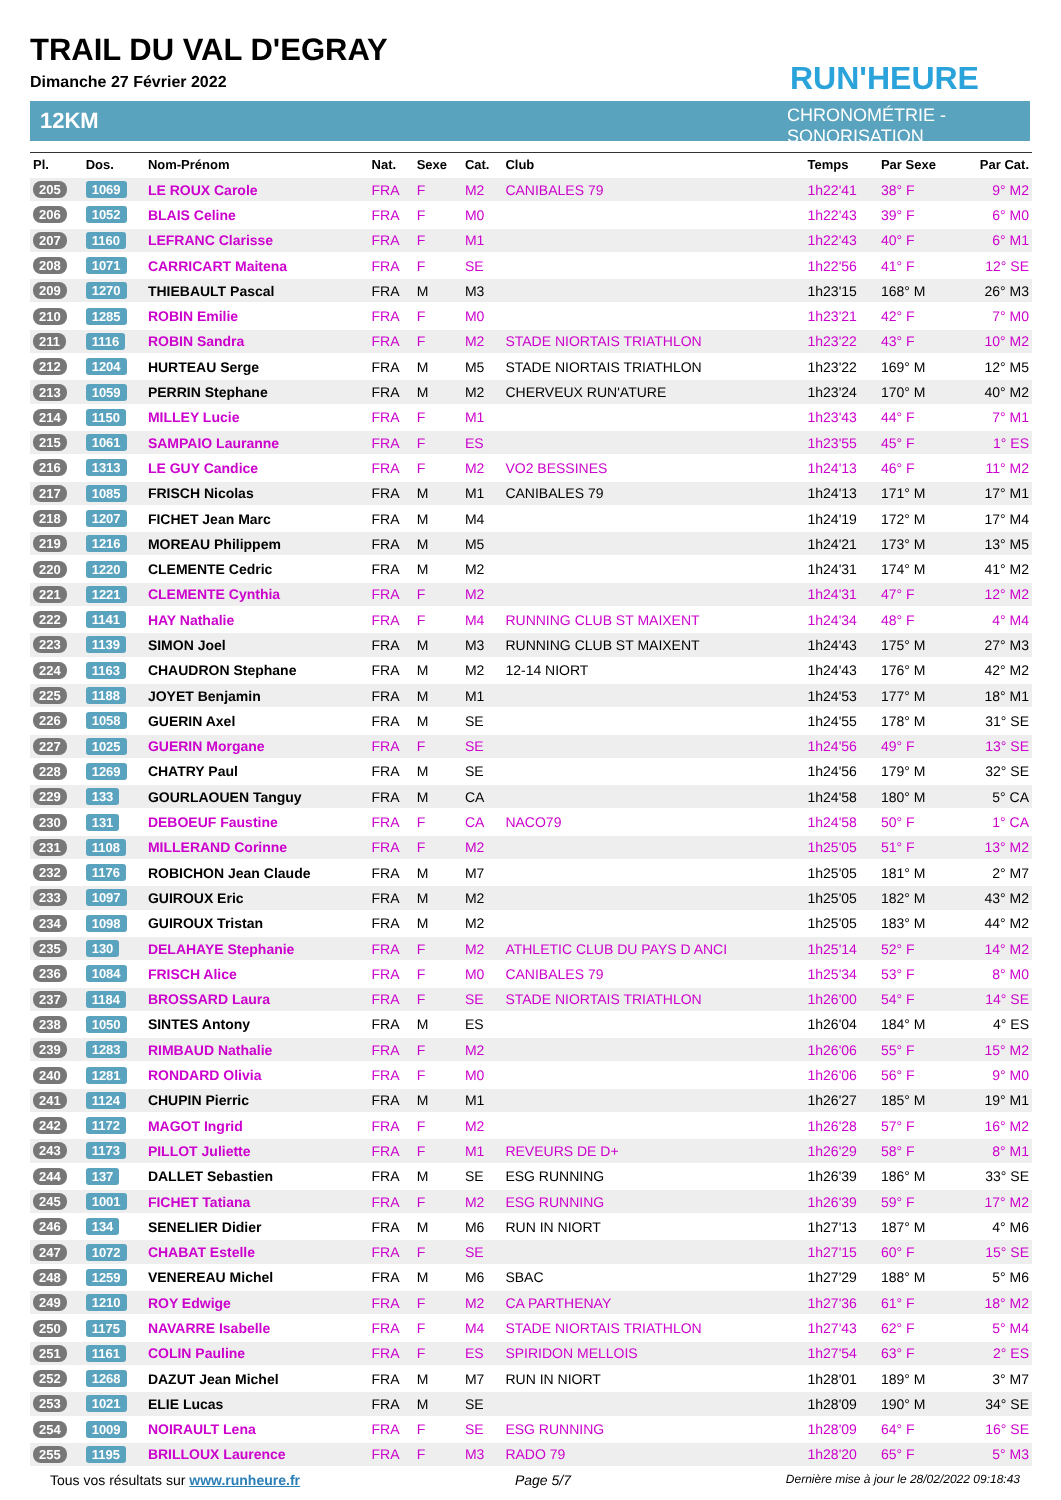TRAIL DU VAL D'EGRAY
Dimanche 27 Février 2022
12KM
RUN'HEURE
CHRONOMÉTRIE - SONORISATION
| Pl. | Dos. | Nom-Prénom | Nat. | Sexe | Cat. | Club | Temps | Par Sexe | Par Cat. |
| --- | --- | --- | --- | --- | --- | --- | --- | --- | --- |
| 205 | 1069 | LE ROUX Carole | FRA | F | M2 | CANIBALES 79 | 1h22'41 | 38° F | 9° M2 |
| 206 | 1052 | BLAIS Celine | FRA | F | M0 | | 1h22'43 | 39° F | 6° M0 |
| 207 | 1160 | LEFRANC Clarisse | FRA | F | M1 | | 1h22'43 | 40° F | 6° M1 |
| 208 | 1071 | CARRICART Maitena | FRA | F | SE | | 1h22'56 | 41° F | 12° SE |
| 209 | 1270 | THIEBAULT Pascal | FRA | M | M3 | | 1h23'15 | 168° M | 26° M3 |
| 210 | 1285 | ROBIN Emilie | FRA | F | M0 | | 1h23'21 | 42° F | 7° M0 |
| 211 | 1116 | ROBIN Sandra | FRA | F | M2 | STADE NIORTAIS TRIATHLON | 1h23'22 | 43° F | 10° M2 |
| 212 | 1204 | HURTEAU Serge | FRA | M | M5 | STADE NIORTAIS TRIATHLON | 1h23'22 | 169° M | 12° M5 |
| 213 | 1059 | PERRIN Stephane | FRA | M | M2 | CHERVEUX RUN'ATURE | 1h23'24 | 170° M | 40° M2 |
| 214 | 1150 | MILLEY Lucie | FRA | F | M1 | | 1h23'43 | 44° F | 7° M1 |
| 215 | 1061 | SAMPAIO Lauranne | FRA | F | ES | | 1h23'55 | 45° F | 1° ES |
| 216 | 1313 | LE GUY Candice | FRA | F | M2 | VO2 BESSINES | 1h24'13 | 46° F | 11° M2 |
| 217 | 1085 | FRISCH Nicolas | FRA | M | M1 | CANIBALES 79 | 1h24'13 | 171° M | 17° M1 |
| 218 | 1207 | FICHET Jean Marc | FRA | M | M4 | | 1h24'19 | 172° M | 17° M4 |
| 219 | 1216 | MOREAU Philippem | FRA | M | M5 | | 1h24'21 | 173° M | 13° M5 |
| 220 | 1220 | CLEMENTE Cedric | FRA | M | M2 | | 1h24'31 | 174° M | 41° M2 |
| 221 | 1221 | CLEMENTE Cynthia | FRA | F | M2 | | 1h24'31 | 47° F | 12° M2 |
| 222 | 1141 | HAY Nathalie | FRA | F | M4 | RUNNING CLUB ST MAIXENT | 1h24'34 | 48° F | 4° M4 |
| 223 | 1139 | SIMON Joel | FRA | M | M3 | RUNNING CLUB ST MAIXENT | 1h24'43 | 175° M | 27° M3 |
| 224 | 1163 | CHAUDRON Stephane | FRA | M | M2 | 12-14 NIORT | 1h24'43 | 176° M | 42° M2 |
| 225 | 1188 | JOYET Benjamin | FRA | M | M1 | | 1h24'53 | 177° M | 18° M1 |
| 226 | 1058 | GUERIN Axel | FRA | M | SE | | 1h24'55 | 178° M | 31° SE |
| 227 | 1025 | GUERIN Morgane | FRA | F | SE | | 1h24'56 | 49° F | 13° SE |
| 228 | 1269 | CHATRY Paul | FRA | M | SE | | 1h24'56 | 179° M | 32° SE |
| 229 | 133 | GOURLAOUEN Tanguy | FRA | M | CA | | 1h24'58 | 180° M | 5° CA |
| 230 | 131 | DEBOEUF Faustine | FRA | F | CA | NACO79 | 1h24'58 | 50° F | 1° CA |
| 231 | 1108 | MILLERAND Corinne | FRA | F | M2 | | 1h25'05 | 51° F | 13° M2 |
| 232 | 1176 | ROBICHON Jean Claude | FRA | M | M7 | | 1h25'05 | 181° M | 2° M7 |
| 233 | 1097 | GUIROUX Eric | FRA | M | M2 | | 1h25'05 | 182° M | 43° M2 |
| 234 | 1098 | GUIROUX Tristan | FRA | M | M2 | | 1h25'05 | 183° M | 44° M2 |
| 235 | 130 | DELAHAYE Stephanie | FRA | F | M2 | ATHLETIC CLUB DU PAYS D ANCI | 1h25'14 | 52° F | 14° M2 |
| 236 | 1084 | FRISCH Alice | FRA | F | M0 | CANIBALES 79 | 1h25'34 | 53° F | 8° M0 |
| 237 | 1184 | BROSSARD Laura | FRA | F | SE | STADE NIORTAIS TRIATHLON | 1h26'00 | 54° F | 14° SE |
| 238 | 1050 | SINTES Antony | FRA | M | ES | | 1h26'04 | 184° M | 4° ES |
| 239 | 1283 | RIMBAUD Nathalie | FRA | F | M2 | | 1h26'06 | 55° F | 15° M2 |
| 240 | 1281 | RONDARD Olivia | FRA | F | M0 | | 1h26'06 | 56° F | 9° M0 |
| 241 | 1124 | CHUPIN Pierric | FRA | M | M1 | | 1h26'27 | 185° M | 19° M1 |
| 242 | 1172 | MAGOT Ingrid | FRA | F | M2 | | 1h26'28 | 57° F | 16° M2 |
| 243 | 1173 | PILLOT Juliette | FRA | F | M1 | REVEURS DE D+ | 1h26'29 | 58° F | 8° M1 |
| 244 | 137 | DALLET Sebastien | FRA | M | SE | ESG RUNNING | 1h26'39 | 186° M | 33° SE |
| 245 | 1001 | FICHET Tatiana | FRA | F | M2 | ESG RUNNING | 1h26'39 | 59° F | 17° M2 |
| 246 | 134 | SENELIER Didier | FRA | M | M6 | RUN IN NIORT | 1h27'13 | 187° M | 4° M6 |
| 247 | 1072 | CHABAT Estelle | FRA | F | SE | | 1h27'15 | 60° F | 15° SE |
| 248 | 1259 | VENEREAU Michel | FRA | M | M6 | SBAC | 1h27'29 | 188° M | 5° M6 |
| 249 | 1210 | ROY Edwige | FRA | F | M2 | CA PARTHENAY | 1h27'36 | 61° F | 18° M2 |
| 250 | 1175 | NAVARRE Isabelle | FRA | F | M4 | STADE NIORTAIS TRIATHLON | 1h27'43 | 62° F | 5° M4 |
| 251 | 1161 | COLIN Pauline | FRA | F | ES | SPIRIDON MELLOIS | 1h27'54 | 63° F | 2° ES |
| 252 | 1268 | DAZUT Jean Michel | FRA | M | M7 | RUN IN NIORT | 1h28'01 | 189° M | 3° M7 |
| 253 | 1021 | ELIE Lucas | FRA | M | SE | | 1h28'09 | 190° M | 34° SE |
| 254 | 1009 | NOIRAULT Lena | FRA | F | SE | ESG RUNNING | 1h28'09 | 64° F | 16° SE |
| 255 | 1195 | BRILLOUX Laurence | FRA | F | M3 | RADO 79 | 1h28'20 | 65° F | 5° M3 |
Tous vos résultats sur www.runheure.fr Page 5/7 Dernière mise à jour le 28/02/2022 09:18:43